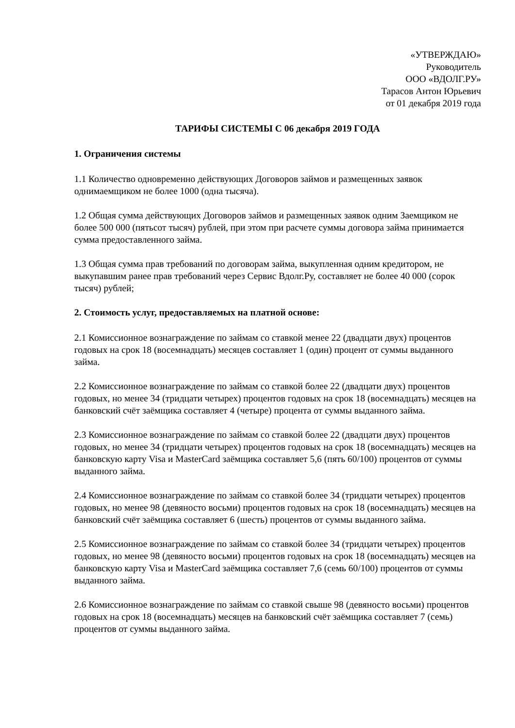«УТВЕРЖДАЮ»
Руководитель
ООО «ВДОЛГ.РУ»
Тарасов Антон Юрьевич
от 01 декабря 2019 года
ТАРИФЫ СИСТЕМЫ С 06 декабря 2019 ГОДА
1. Ограничения системы
1.1 Количество одновременно действующих Договоров займов и размещенных заявок однимаемщиком не более 1000 (одна тысяча).
1.2 Общая сумма действующих Договоров займов и размещенных заявок одним Заемщиком не более 500 000 (пятьсот тысяч) рублей, при этом при расчете суммы договора займа принимается сумма предоставленного займа.
1.3 Общая сумма прав требований по договорам займа, выкупленная одним кредитором, не выкупавшим ранее прав требований через Сервис Вдолг.Ру, составляет не более 40 000 (сорок тысяч) рублей;
2. Стоимость услуг, предоставляемых на платной основе:
2.1 Комиссионное вознаграждение по займам со ставкой менее 22 (двадцати двух) процентов годовых на срок 18 (восемнадцать) месяцев составляет 1 (один) процент от суммы выданного займа.
2.2 Комиссионное вознаграждение по займам со ставкой более 22 (двадцати двух) процентов годовых, но менее 34 (тридцати четырех) процентов годовых на срок 18 (восемнадцать) месяцев на банковский счёт заёмщика составляет 4 (четыре) процента от суммы выданного займа.
2.3 Комиссионное вознаграждение по займам со ставкой более 22 (двадцати двух) процентов годовых, но менее 34 (тридцати четырех) процентов годовых на срок 18 (восемнадцать) месяцев на банковскую карту Visa и MasterCard заёмщика составляет 5,6 (пять 60/100) процентов от суммы выданного займа.
2.4 Комиссионное вознаграждение по займам со ставкой более 34 (тридцати четырех) процентов годовых, но менее 98 (девяносто восьми) процентов годовых на срок 18 (восемнадцать) месяцев на банковский счёт заёмщика составляет 6 (шесть) процентов от суммы выданного займа.
2.5 Комиссионное вознаграждение по займам со ставкой более 34 (тридцати четырех) процентов годовых, но менее 98 (девяносто восьми) процентов годовых на срок 18 (восемнадцать) месяцев на банковскую карту Visa и MasterCard заёмщика составляет 7,6 (семь 60/100) процентов от суммы выданного займа.
2.6 Комиссионное вознаграждение по займам со ставкой свыше 98 (девяносто восьми) процентов годовых на срок 18 (восемнадцать) месяцев на банковский счёт заёмщика составляет 7 (семь) процентов от суммы выданного займа.